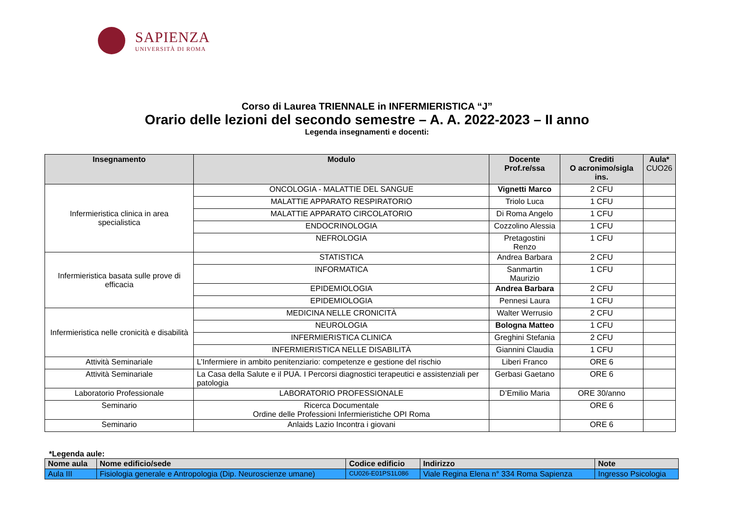SAPIENZA
UNIVERSITÀ DI ROMA
Corso di Laurea TRIENNALE in INFERMIERISTICA “J”
Orario delle lezioni del secondo semestre – A. A. 2022-2023 – II anno
Legenda insegnamenti e docenti:
| Insegnamento | Modulo | Docente Prof.re/ssa | Crediti O acronimo/sigla ins. | Aula* CUO26 |
| --- | --- | --- | --- | --- |
| Infermieristica clinica in area specialistica | ONCOLOGIA - MALATTIE DEL SANGUE | Vignetti Marco | 2 CFU | |
| | MALATTIE APPARATO RESPIRATORIO | Triolo Luca | 1 CFU | |
| | MALATTIE APPARATO CIRCOLATORIO | Di Roma Angelo | 1 CFU | |
| | ENDOCRINOLOGIA | Cozzolino Alessia | 1 CFU | |
| | NEFROLOGIA | Pretagostini Renzo | 1 CFU | |
| Infermieristica basata sulle prove di efficacia | STATISTICA | Andrea Barbara | 2 CFU | |
| | INFORMATICA | Sanmartin Maurizio | 1 CFU | |
| | EPIDEMIOLOGIA | Andrea Barbara | 2 CFU | |
| | EPIDEMIOLOGIA | Pennesi Laura | 1 CFU | |
| Infermieristica nelle cronicità e disabilità | MEDICINA NELLE CRONICITÀ | Walter Werrusio | 2 CFU | |
| | NEUROLOGIA | Bologna Matteo | 1 CFU | |
| | INFERMIERISTICA CLINICA | Greghini Stefania | 2 CFU | |
| | INFERMIERISTICA NELLE DISABILITÀ | Giannini Claudia | 1 CFU | |
| Attività Seminariale | L’Infermiere in ambito penitenziario: competenze e gestione del rischio | Liberi Franco | ORE 6 | |
| Attività Seminariale | La Casa della Salute e il PUA. I Percorsi diagnostici terapeutici e assistenziali per patologia | Gerbasi Gaetano | ORE 6 | |
| Laboratorio Professionale | LABORATORIO PROFESSIONALE | D’Emilio Maria | ORE 30/anno | |
| Seminario | Ricerca Documentale Ordine delle Professioni Infermieristiche OPI Roma | | ORE 6 | |
| Seminario | Anlaids Lazio Incontra i giovani | | ORE 6 | |
*Legenda aule:
| Nome aula | Nome edificio/sede | Codice edificio | Indirizzo | Note |
| --- | --- | --- | --- | --- |
| Aula III | Fisiologia generale e Antropologia (Dip. Neuroscienze umane) | CU026-E01PS1L086 | Viale Regina Elena n° 334 Roma Sapienza | Ingresso Psicologia |